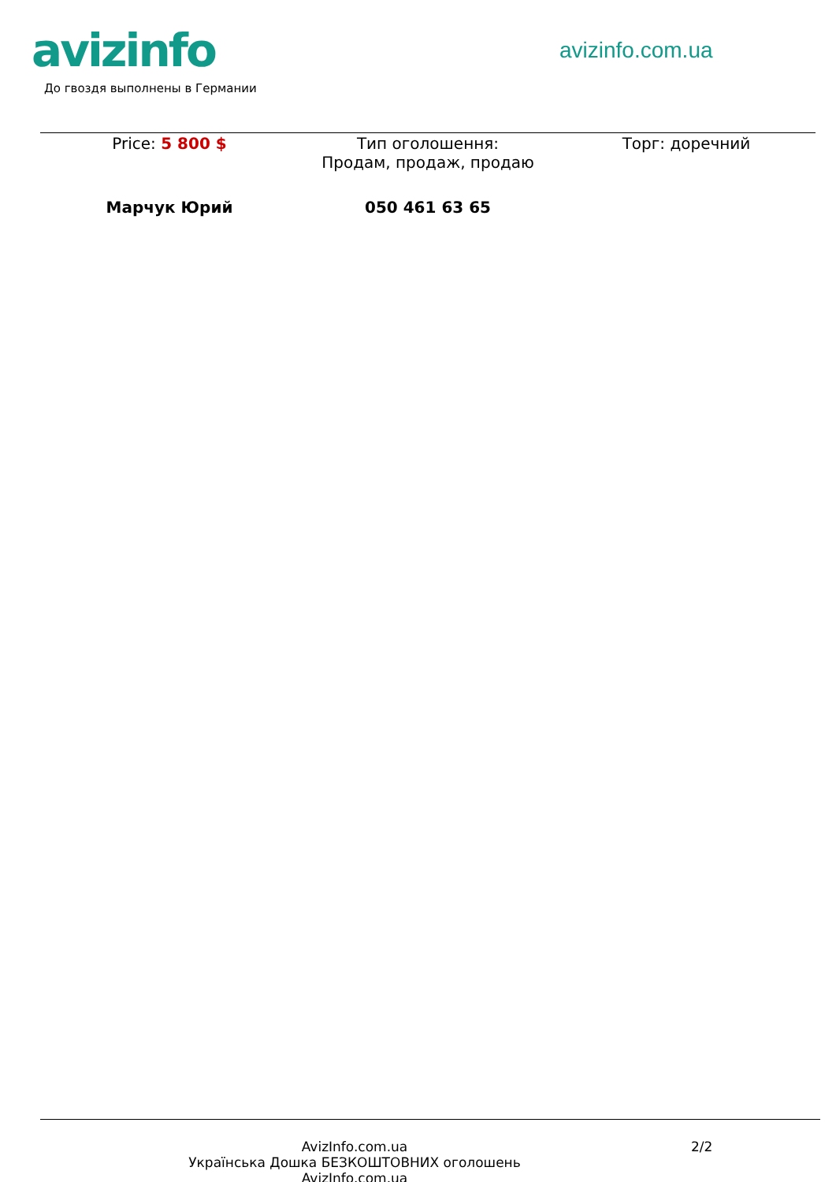avizinfo
До гвоздя выполнены в Германии
avizinfo.com.ua
Price: 5 800 $ Тип оголошення:
Продам, продаж, продаю
Торг: доречний
Марчук Юрий 050 461 63 65
AvizInfo.com.ua
Українська Дошка БЕЗКОШТОВНИХ оголошень AvizInfo.com.ua
2/2